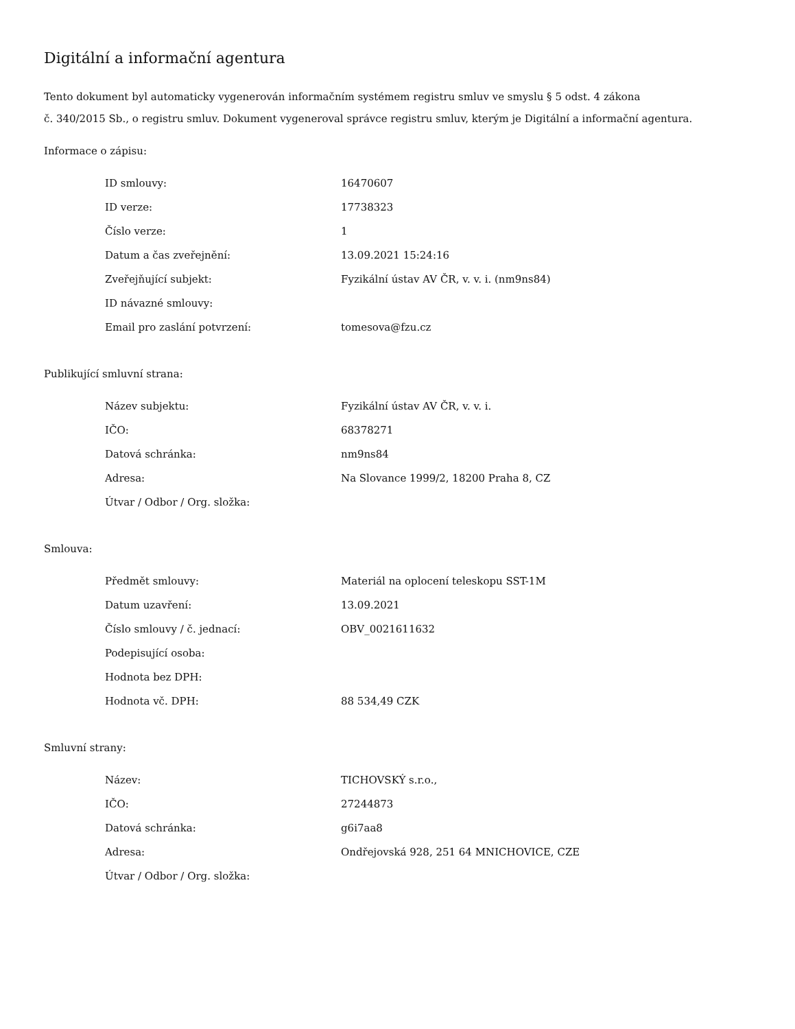Digitální a informační agentura
Tento dokument byl automaticky vygenerován informačním systémem registru smluv ve smyslu § 5 odst. 4 zákona
č. 340/2015 Sb., o registru smluv. Dokument vygeneroval správce registru smluv, kterým je Digitální a informační agentura.
Informace o zápisu:
| ID smlouvy: | 16470607 |
| ID verze: | 17738323 |
| Číslo verze: | 1 |
| Datum a čas zveřejnění: | 13.09.2021 15:24:16 |
| Zveřejňující subjekt: | Fyzikální ústav AV ČR, v. v. i. (nm9ns84) |
| ID návazné smlouvy: | |
| Email pro zaslání potvrzení: | tomesova@fzu.cz |
Publikující smluvní strana:
| Název subjektu: | Fyzikální ústav AV ČR, v. v. i. |
| IČO: | 68378271 |
| Datová schránka: | nm9ns84 |
| Adresa: | Na Slovance 1999/2, 18200 Praha 8, CZ |
| Útvar / Odbor / Org. složka: | |
Smlouva:
| Předmět smlouvy: | Materiál na oplocení teleskopu SST-1M |
| Datum uzavření: | 13.09.2021 |
| Číslo smlouvy / č. jednací: | OBV_0021611632 |
| Podepisující osoba: | |
| Hodnota bez DPH: | |
| Hodnota vč. DPH: | 88 534,49 CZK |
Smluvní strany:
| Název: | TICHOVSKÝ s.r.o., |
| IČO: | 27244873 |
| Datová schránka: | g6i7aa8 |
| Adresa: | Ondřejovská 928, 251 64 MNICHOVICE, CZE |
| Útvar / Odbor / Org. složka: | |